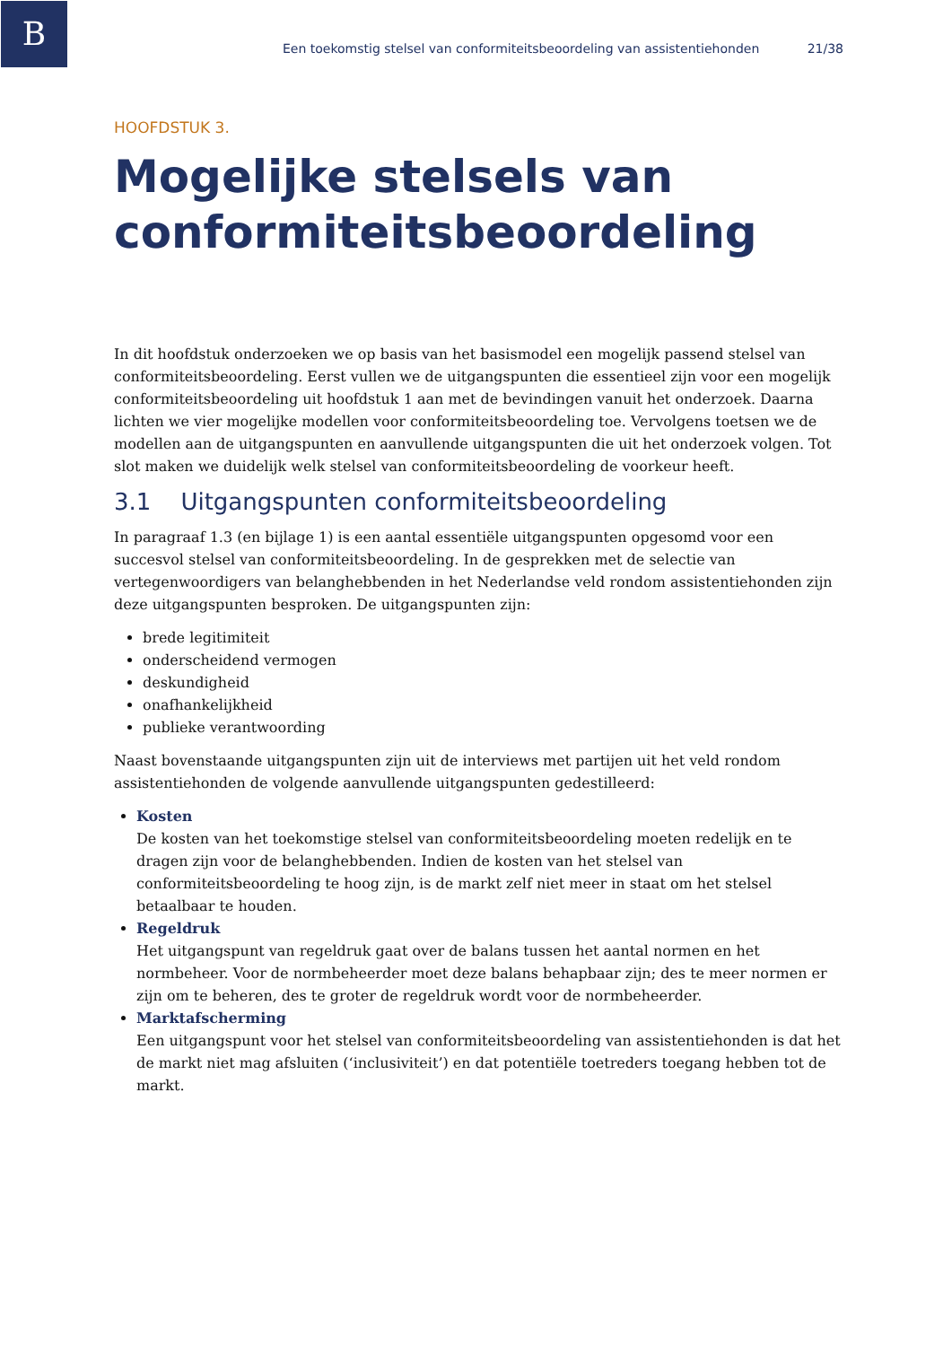B
Een toekomstig stelsel van conformiteitsbeoordeling van assistentiehonden 21/38
HOOFDSTUK 3.
Mogelijke stelsels van conformiteitsbeoordeling
In dit hoofdstuk onderzoeken we op basis van het basismodel een mogelijk passend stelsel van conformiteitsbeoordeling. Eerst vullen we de uitgangspunten die essentieel zijn voor een mogelijk conformiteitsbeoordeling uit hoofdstuk 1 aan met de bevindingen vanuit het onderzoek. Daarna lichten we vier mogelijke modellen voor conformiteitsbeoordeling toe. Vervolgens toetsen we de modellen aan de uitgangspunten en aanvullende uitgangspunten die uit het onderzoek volgen. Tot slot maken we duidelijk welk stelsel van conformiteitsbeoordeling de voorkeur heeft.
3.1 Uitgangspunten conformiteitsbeoordeling
In paragraaf 1.3 (en bijlage 1) is een aantal essentiële uitgangspunten opgesomd voor een succesvol stelsel van conformiteitsbeoordeling. In de gesprekken met de selectie van vertegenwoordigers van belanghebbenden in het Nederlandse veld rondom assistentiehonden zijn deze uitgangspunten besproken. De uitgangspunten zijn:
brede legitimiteit
onderscheidend vermogen
deskundigheid
onafhankelijkheid
publieke verantwoording
Naast bovenstaande uitgangspunten zijn uit de interviews met partijen uit het veld rondom assistentiehonden de volgende aanvullende uitgangspunten gedestilleerd:
Kosten
De kosten van het toekomstige stelsel van conformiteitsbeoordeling moeten redelijk en te dragen zijn voor de belanghebbenden. Indien de kosten van het stelsel van conformiteitsbeoordeling te hoog zijn, is de markt zelf niet meer in staat om het stelsel betaalbaar te houden.
Regeldruk
Het uitgangspunt van regeldruk gaat over de balans tussen het aantal normen en het normbeheer. Voor de normbeheerder moet deze balans behapbaar zijn; des te meer normen er zijn om te beheren, des te groter de regeldruk wordt voor de normbeheerder.
Marktafscherming
Een uitgangspunt voor het stelsel van conformiteitsbeoordeling van assistentiehonden is dat het de markt niet mag afsluiten (‘inclusiviteit’) en dat potentiële toetreders toegang hebben tot de markt.